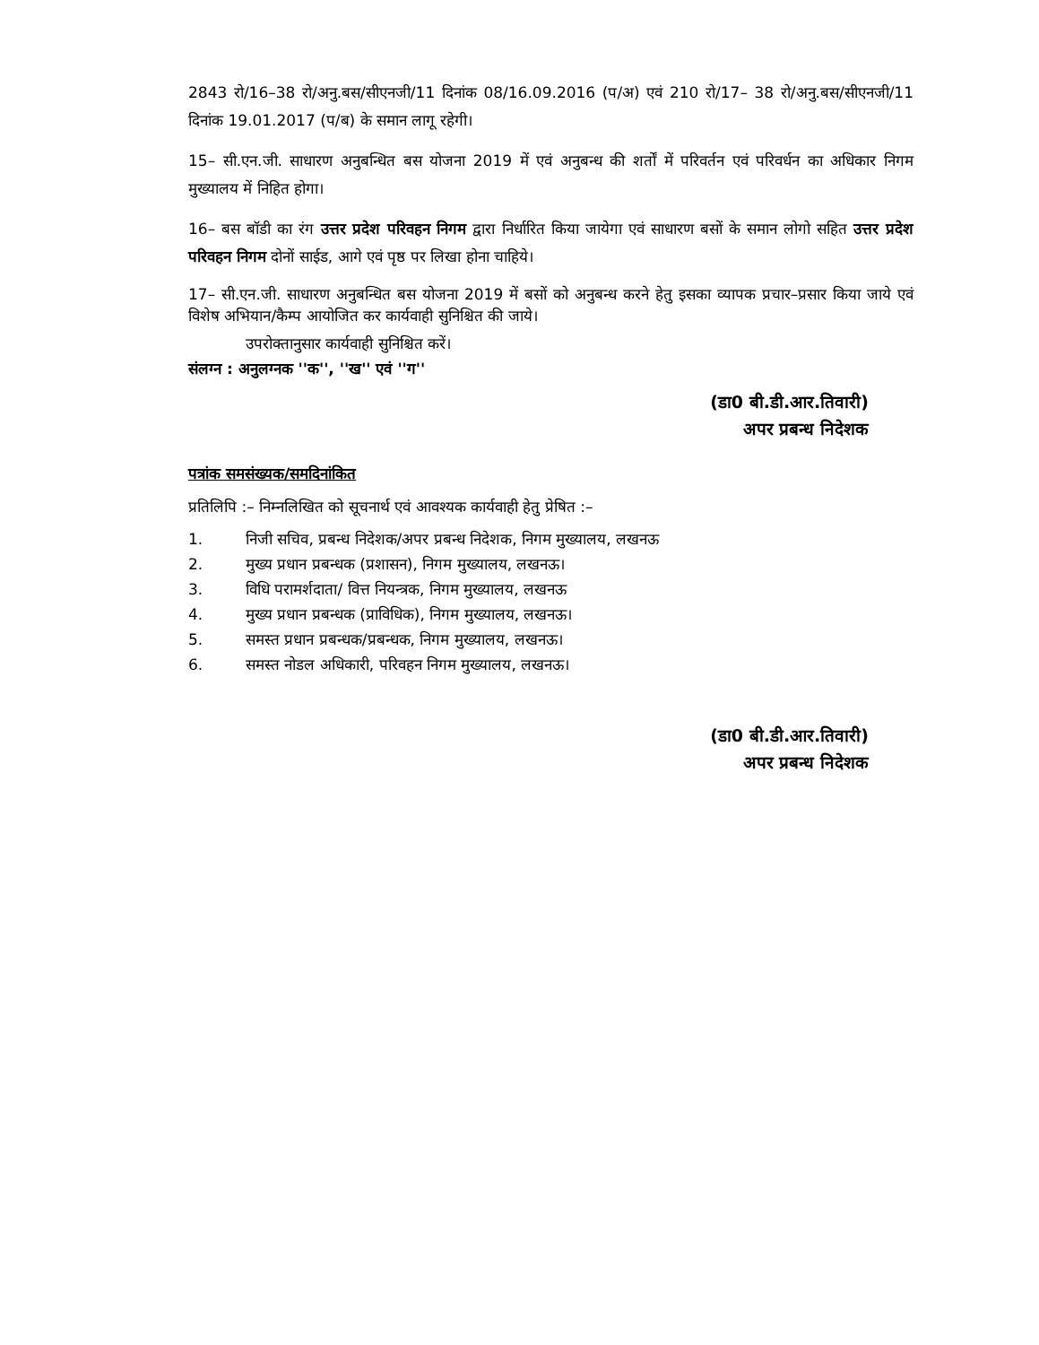2843 रो/16–38 रो/अनु.बस/सीएनजी/11 दिनांक 08/16.09.2016 (प/अ) एवं 210 रो/17– 38 रो/अनु.बस/सीएनजी/11 दिनांक 19.01.2017 (प/ब) के समान लागू रहेगी।
15– सी.एन.जी. साधारण अनुबन्धित बस योजना 2019 में एवं अनुबन्ध की शर्तों में परिवर्तन एवं परिवर्धन का अधिकार निगम मुख्यालय में निहित होगा।
16– बस बॉडी का रंग उत्तर प्रदेश परिवहन निगम द्वारा निर्धारित किया जायेगा एवं साधारण बसों के समान लोगो सहित उत्तर प्रदेश परिवहन निगम दोनों साईड, आगे एवं पृष्ठ पर लिखा होना चाहिये।
17– सी.एन.जी. साधारण अनुबन्धित बस योजना 2019 में बसों को अनुबन्ध करने हेतु इसका व्यापक प्रचार–प्रसार किया जाये एवं विशेष अभियान/कैम्प आयोजित कर कार्यवाही सुनिश्चित की जाये।
उपरोक्तानुसार कार्यवाही सुनिश्चित करें।
संलग्न : अनुलग्नक ''क'', ''ख'' एवं ''ग''
(डा0 बी.डी.आर.तिवारी)
अपर प्रबन्ध निदेशक
पत्रांक समसंख्यक/समदिनांकित
प्रतिलिपि :– निम्नलिखित को सूचनार्थ एवं आवश्यक कार्यवाही हेतु प्रेषित :–
1. निजी सचिव, प्रबन्ध निदेशक/अपर प्रबन्ध निदेशक, निगम मुख्यालय, लखनऊ
2. मुख्य प्रधान प्रबन्धक (प्रशासन), निगम मुख्यालय, लखनऊ।
3. विधि परामर्शदाता/ वित्त नियन्त्रक, निगम मुख्यालय, लखनऊ
4. मुख्य प्रधान प्रबन्धक (प्राविधिक), निगम मुख्यालय, लखनऊ।
5. समस्त प्रधान प्रबन्धक/प्रबन्धक, निगम मुख्यालय, लखनऊ।
6. समस्त नोडल अधिकारी, परिवहन निगम मुख्यालय, लखनऊ।
(डा0 बी.डी.आर.तिवारी)
अपर प्रबन्ध निदेशक